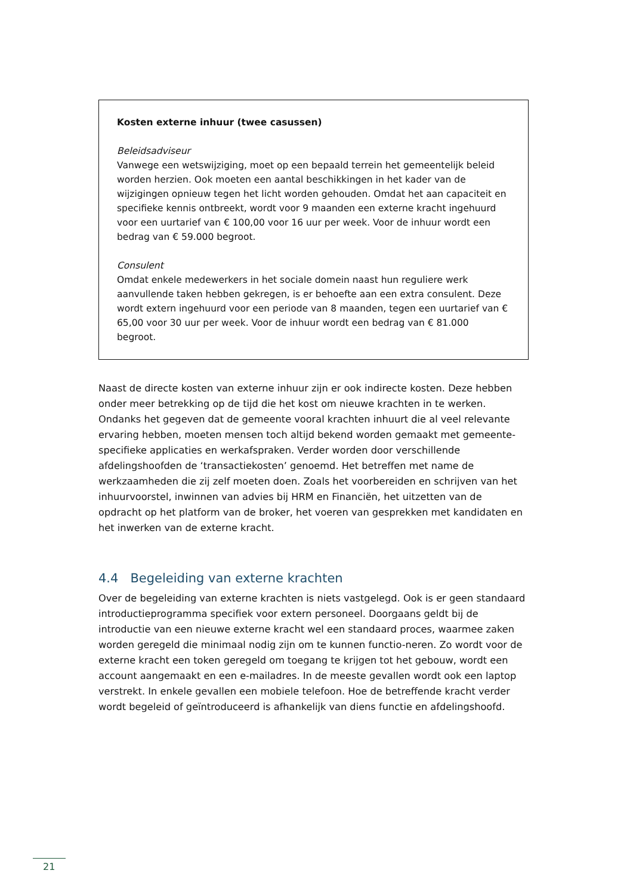Kosten externe inhuur (twee casussen)
Beleidsadviseur
Vanwege een wetswijziging, moet op een bepaald terrein het gemeentelijk beleid worden herzien. Ook moeten een aantal beschikkingen in het kader van de wijzigingen opnieuw tegen het licht worden gehouden. Omdat het aan capaciteit en specifieke kennis ontbreekt, wordt voor 9 maanden een externe kracht ingehuurd voor een uurtarief van € 100,00 voor 16 uur per week. Voor de inhuur wordt een bedrag van € 59.000 begroot.
Consulent
Omdat enkele medewerkers in het sociale domein naast hun reguliere werk aanvullende taken hebben gekregen, is er behoefte aan een extra consulent. Deze wordt extern ingehuurd voor een periode van 8 maanden, tegen een uurtarief van € 65,00 voor 30 uur per week. Voor de inhuur wordt een bedrag van € 81.000 begroot.
Naast de directe kosten van externe inhuur zijn er ook indirecte kosten. Deze hebben onder meer betrekking op de tijd die het kost om nieuwe krachten in te werken. Ondanks het gegeven dat de gemeente vooral krachten inhuurt die al veel relevante ervaring hebben, moeten mensen toch altijd bekend worden gemaakt met gemeente-specifieke applicaties en werkafspraken. Verder worden door verschillende afdelingshoofden de ‘transactiekosten’ genoemd. Het betreffen met name de werkzaamheden die zij zelf moeten doen. Zoals het voorbereiden en schrijven van het inhuurvoorstel, inwinnen van advies bij HRM en Financiën, het uitzetten van de opdracht op het platform van de broker, het voeren van gesprekken met kandidaten en het inwerken van de externe kracht.
4.4 Begeleiding van externe krachten
Over de begeleiding van externe krachten is niets vastgelegd. Ook is er geen standaard introductieprogramma specifiek voor extern personeel. Doorgaans geldt bij de introductie van een nieuwe externe kracht wel een standaard proces, waarmee zaken worden geregeld die minimaal nodig zijn om te kunnen functio-neren. Zo wordt voor de externe kracht een token geregeld om toegang te krijgen tot het gebouw, wordt een account aangemaakt en een e-mailadres. In de meeste gevallen wordt ook een laptop verstrekt. In enkele gevallen een mobiele telefoon. Hoe de betreffende kracht verder wordt begeleid of geïntroduceerd is afhankelijk van diens functie en afdelingshoofd.
21